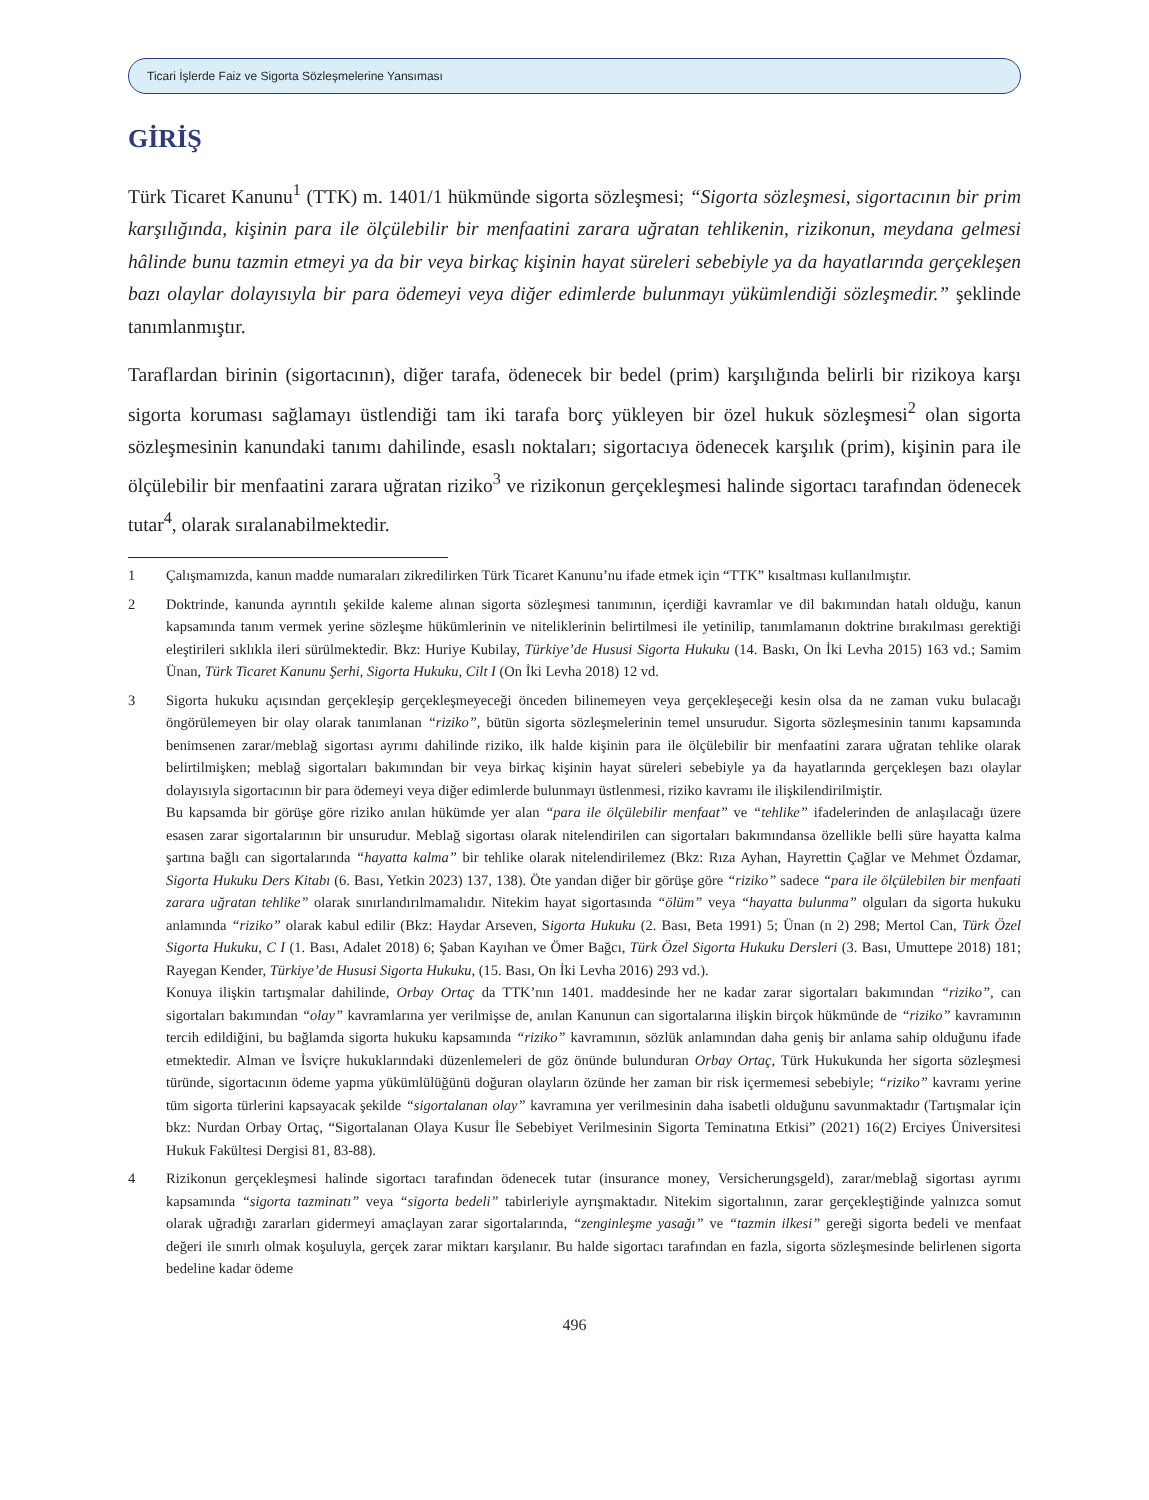Ticari İşlerde Faiz ve Sigorta Sözleşmelerine Yansıması
GİRİŞ
Türk Ticaret Kanunu<sup>1</sup> (TTK) m. 1401/1 hükmünde sigorta sözleşmesi; “Sigorta sözleşmesi, sigortacının bir prim karşılığında, kişinin para ile ölçülebilir bir menfaatini zarara uğratan tehlikenin, rizikonun, meydana gelmesi hâlinde bunu tazmin etmeyi ya da bir veya birkaç kişinin hayat süreleri sebebiyle ya da hayatlarında gerçekleşen bazı olaylar dolayısıyla bir para ödemeyi veya diğer edimlerde bulunmayı yükümlendiği sözleşmedir.” şeklinde tanımlanmıştır.
Taraflardan birinin (sigortacının), diğer tarafa, ödenecek bir bedel (prim) karşılığında belirli bir rizikoya karşı sigorta koruması sağlamayı üstlendiği tam iki tarafa borç yükleyen bir özel hukuk sözleşmesi<sup>2</sup> olan sigorta sözleşmesinin kanundaki tanımı dahilinde, esaslı noktaları; sigortacıya ödenecek karşılık (prim), kişinin para ile ölçülebilir bir menfaatini zarara uğratan riziko<sup>3</sup> ve rizikonun gerçekleşmesi halinde sigortacı tarafından ödenecek tutar<sup>4</sup>, olarak sıralanabilmektedir.
1 Çalışmamızda, kanun madde numaraları zikredilirken Türk Ticaret Kanunu’nu ifade etmek için “TTK” kısaltması kullanılmıştır.
2 Doktrinde, kanunda ayrıntılı şekilde kaleme alınan sigorta sözleşmesi tanımının, içerdiği kavramlar ve dil bakımından hatalı olduğu, kanun kapsamında tanım vermek yerine sözleşme hükümlerinin ve niteliklerinin belirtilmesi ile yetinilip, tanımlamanın doktrine bırakılması gerektiği eleştirileri sıklıkla ileri sürülmektedir. Bkz: Huriye Kubilay, Türkiye’de Hususi Sigorta Hukuku (14. Baskı, On İki Levha 2015) 163 vd.; Samim Ünan, Türk Ticaret Kanunu Şerhi, Sigorta Hukuku, Cilt I (On İki Levha 2018) 12 vd.
3 Sigorta hukuku açısından gerçekleşip gerçekleşmeyeceği önceden bilinemeyen veya gerçekleşeceği kesin olsa da ne zaman vuku bulacağı öngörülemeyen bir olay olarak tanımlanan “riziko”, bütün sigorta sözleşmelerinin temel unsurudur. Sigorta sözleşmesinin tanımı kapsamında benimsenen zarar/meblağ sigortası ayrımı dahilinde riziko, ilk halde kişinin para ile ölçülebilir bir menfaatini zarara uğratan tehlike olarak belirtilmişken; meblağ sigortaları bakımından bir veya birkaç kişinin hayat süreleri sebebiyle ya da hayatlarında gerçekleşen bazı olaylar dolayısıyla sigortacının bir para ödemeyi veya diğer edimlerde bulunmayı üstlenmesi, riziko kavramı ile ilişkilendirilmiştir.
Bu kapsamda bir görüşe göre riziko anılan hükümde yer alan “para ile ölçülebilir menfaat” ve “tehlike” ifadelerinden de anlaşılacağı üzere esasen zarar sigortalarının bir unsurudur. Meblağ sigortası olarak nitelendirilen can sigortaları bakımındansa özellikle belli süre hayatta kalma şartına bağlı can sigortalarında “hayatta kalma” bir tehlike olarak nitelendirilemez (Bkz: Rıza Ayhan, Hayrettin Çağlar ve Mehmet Özdamar, Sigorta Hukuku Ders Kitabı (6. Bası, Yetkin 2023) 137, 138). Öte yandan diğer bir görüşe göre “riziko” sadece “para ile ölçülebilen bir menfaati zarara uğratan tehlike” olarak sınırlandırılmamalıdır. Nitekim hayat sigortasında “ölüm” veya “hayatta bulunma” olguları da sigorta hukuku anlamında “riziko” olarak kabul edilir (Bkz: Haydar Arseven, Sigorta Hukuku (2. Bası, Beta 1991) 5; Ünan (n 2) 298; Mertol Can, Türk Özel Sigorta Hukuku, C I (1. Bası, Adalet 2018) 6; Şaban Kayıhan ve Ömer Bağcı, Türk Özel Sigorta Hukuku Dersleri (3. Bası, Umuttepe 2018) 181; Rayegan Kender, Türkiye’de Hususi Sigorta Hukuku, (15. Bası, On İki Levha 2016) 293 vd.).
Konuya ilişkin tartışmalar dahilinde, Orbay Ortaç da TTK’nın 1401. maddesinde her ne kadar zarar sigortaları bakımından “riziko”, can sigortaları bakımından “olay” kavramlarına yer verilmişse de, anılan Kanunun can sigortalarına ilişkin birçok hükmünde de “riziko” kavramının tercih edildiğini, bu bağlamda sigorta hukuku kapsamında “riziko” kavramının, sözlük anlamından daha geniş bir anlama sahip olduğunu ifade etmektedir. Alman ve İsviçre hukuklarındaki düzenlemeleri de göz önünde bulunduran Orbay Ortaç, Türk Hukukunda her sigorta sözleşmesi türünde, sigortacının ödeme yapma yükümlülüğünü doğuran olayların özünde her zaman bir risk içermemesi sebebiyle; “riziko” kavramı yerine tüm sigorta türlerini kapsayacak şekilde “sigortalanan olay” kavramına yer verilmesinin daha isabetli olduğunu savunmaktadır (Tartışmalar için bkz: Nurdan Orbay Ortaç, “Sigortalanan Olaya Kusur İle Sebebiyet Verilmesinin Sigorta Teminatına Etkisi” (2021) 16(2) Erciyes Üniversitesi Hukuk Fakültesi Dergisi 81, 83-88).
4 Rizikonun gerçekleşmesi halinde sigortacı tarafından ödenecek tutar (insurance money, Versicherungsgeld), zarar/meblağ sigortası ayrımı kapsamında “sigorta tazminatı” veya “sigorta bedeli” tabirleriyle ayrışmaktadır. Nitekim sigortalının, zarar gerçekleştiğinde yalnızca somut olarak uğradığı zararları gidermeyi amaçlayan zarar sigortalarında, “zenginleşme yasağı” ve “tazmin ilkesi” gereği sigorta bedeli ve menfaat değeri ile sınırlı olmak koşuluyla, gerçek zarar miktarı karşılanır. Bu halde sigortacı tarafından en fazla, sigorta sözleşmesinde belirlenen sigorta bedeline kadar ödeme
496